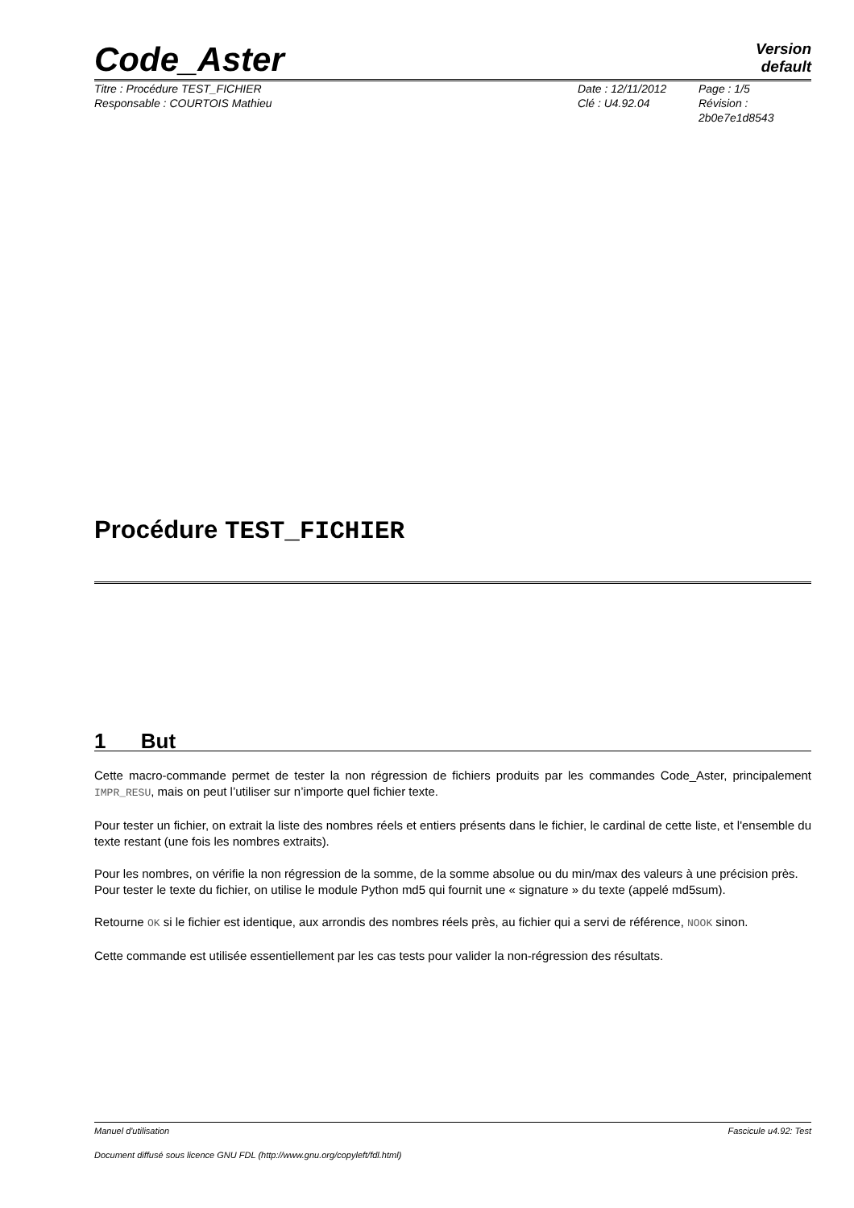Code_Aster
Version
default
Titre : Procédure TEST_FICHIER
Responsable : COURTOIS Mathieu
Date : 12/11/2012
Clé : U4.92.04
Page : 1/5
Révision :
2b0e7e1d8543
Procédure TEST_FICHIER
1 But
Cette macro-commande permet de tester la non régression de fichiers produits par les commandes Code_Aster, principalement IMPR_RESU, mais on peut l’utiliser sur n’importe quel fichier texte.
Pour tester un fichier, on extrait la liste des nombres réels et entiers présents dans le fichier, le cardinal de cette liste, et l'ensemble du texte restant (une fois les nombres extraits).
Pour les nombres, on vérifie la non régression de la somme, de la somme absolue ou du min/max des valeurs à une précision près.
Pour tester le texte du fichier, on utilise le module Python md5 qui fournit une « signature » du texte (appelé md5sum).
Retourne OK si le fichier est identique, aux arrondis des nombres réels près, au fichier qui a servi de référence, NOOK sinon.
Cette commande est utilisée essentiellement par les cas tests pour valider la non-régression des résultats.
Manuel d'utilisation Fascicule u4.92: Test
Document diffusé sous licence GNU FDL (http://www.gnu.org/copyleft/fdl.html)